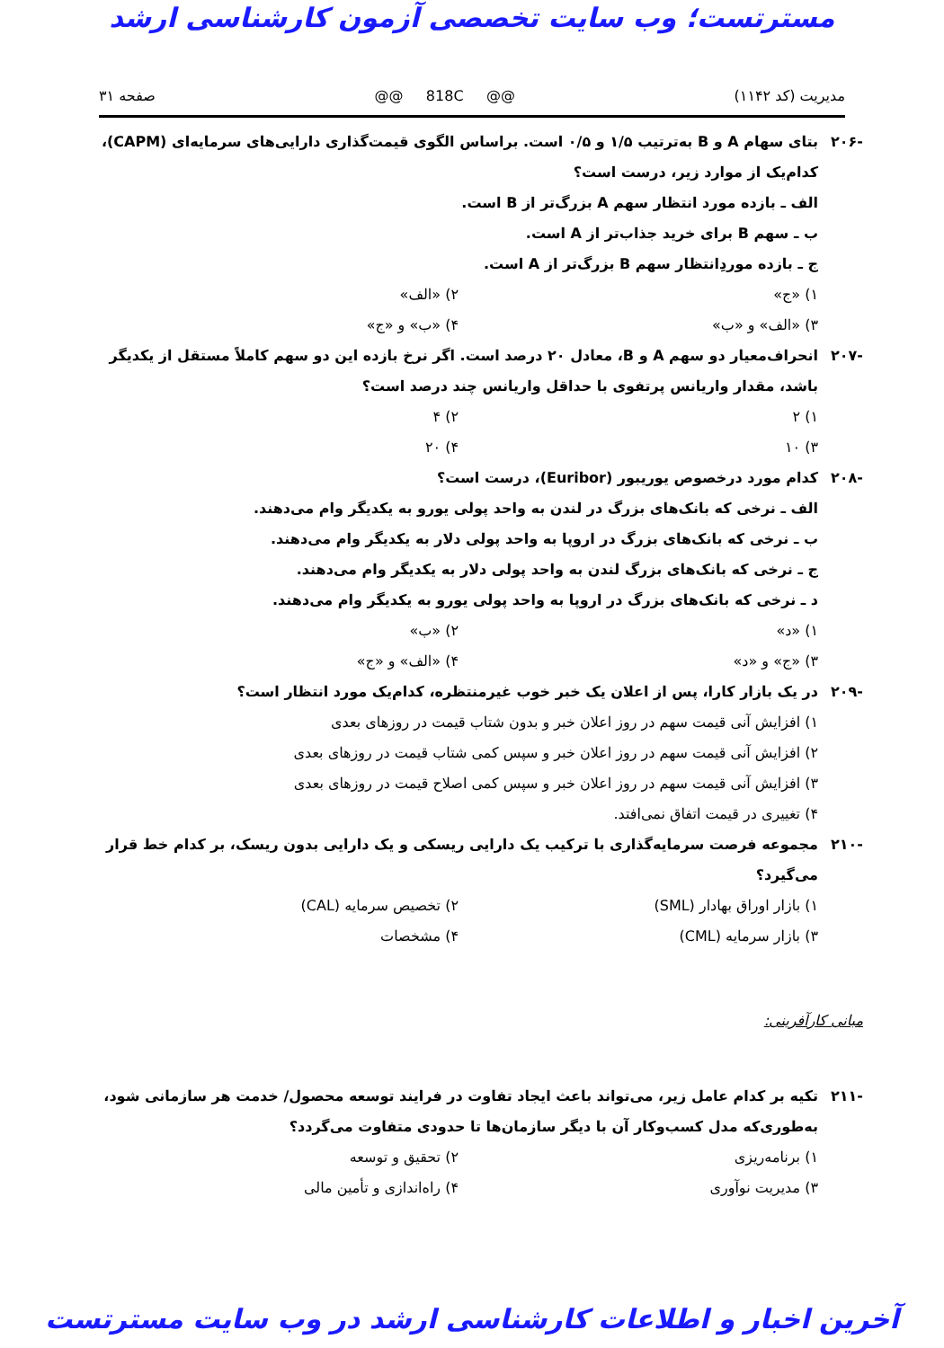مسترتست؛ وب سایت تخصصی آزمون کارشناسی ارشد
مدیریت (کد ۱۱۴۲) @@ 818C @@ صفحه ۳۱
-۲۰۶ بتای سهام A و B به‌ترتیب ۱/۵ و ۰/۵ است. براساس الگوی قیمت‌گذاری دارایی‌های سرمایه‌ای (CAPM)، کدام‌یک از موارد زیر، درست است؟
الف ـ بازده مورد انتظار سهم A بزرگ‌تر از B است.
ب ـ سهم B برای خرید جذاب‌تر از A است.
ج ـ بازده موردِانتظار سهم B بزرگ‌تر از A است.
۱) «ج» ۲) «الف» ۳) «الف» و «ب» ۴) «ب» و «ج»
-۲۰۷ انحراف‌معیار دو سهم A و B، معادل ۲۰ درصد است. اگر نرخ بازده این دو سهم کاملاً مستقل از یکدیگر باشد، مقدار واریانس پرتفوی با حداقل واریانس چند درصد است؟
۱) ۲ ۲) ۴ ۳) ۱۰ ۴) ۲۰
-۲۰۸ کدام مورد درخصوص یوریبور (Euribor)، درست است؟
الف ـ نرخی که بانک‌های بزرگ در لندن به واحد پولی یورو به یکدیگر وام می‌دهند.
ب ـ نرخی که بانک‌های بزرگ در اروپا به واحد پولی دلار به یکدیگر وام می‌دهند.
ج ـ نرخی که بانک‌های بزرگ لندن به واحد پولی دلار به یکدیگر وام می‌دهند.
د ـ نرخی که بانک‌های بزرگ در اروپا به واحد پولی یورو به یکدیگر وام می‌دهند.
۱) «د» ۲) «ب» ۳) «ج» و «د» ۴) «الف» و «ج»
-۲۰۹ در یک بازار کارا، پس از اعلان یک خبر خوب غیرمنتظره، کدام‌یک مورد انتظار است؟
۱) افزایش آنی قیمت سهم در روز اعلان خبر و بدون شتاب قیمت در روزهای بعدی
۲) افزایش آنی قیمت سهم در روز اعلان خبر و سپس کمی شتاب قیمت در روزهای بعدی
۳) افزایش آنی قیمت سهم در روز اعلان خبر و سپس کمی اصلاح قیمت در روزهای بعدی
۴) تغییری در قیمت اتفاق نمی‌افتد.
-۲۱۰ مجموعه فرصت سرمایه‌گذاری با ترکیب یک دارایی ریسکی و یک دارایی بدون ریسک، بر کدام خط قرار می‌گیرد؟
۱) بازار اوراق بهادار (SML) ۲) تخصیص سرمایه (CAL) ۳) بازار سرمایه (CML) ۴) مشخصات
مبانی کارآفرینی:
-۲۱۱ تکیه بر کدام عامل زیر، می‌تواند باعث ایجاد تفاوت در فرایند توسعه محصول/ خدمت هر سازمانی شود، به‌طوری‌که مدل کسب‌وکار آن با دیگر سازمان‌ها تا حدودی متفاوت می‌گردد؟
۱) برنامه‌ریزی ۲) تحقیق و توسعه ۳) مدیریت نوآوری ۴) راه‌اندازی و تأمین مالی
آخرین اخبار و اطلاعات کارشناسی ارشد در وب سایت مسترتست